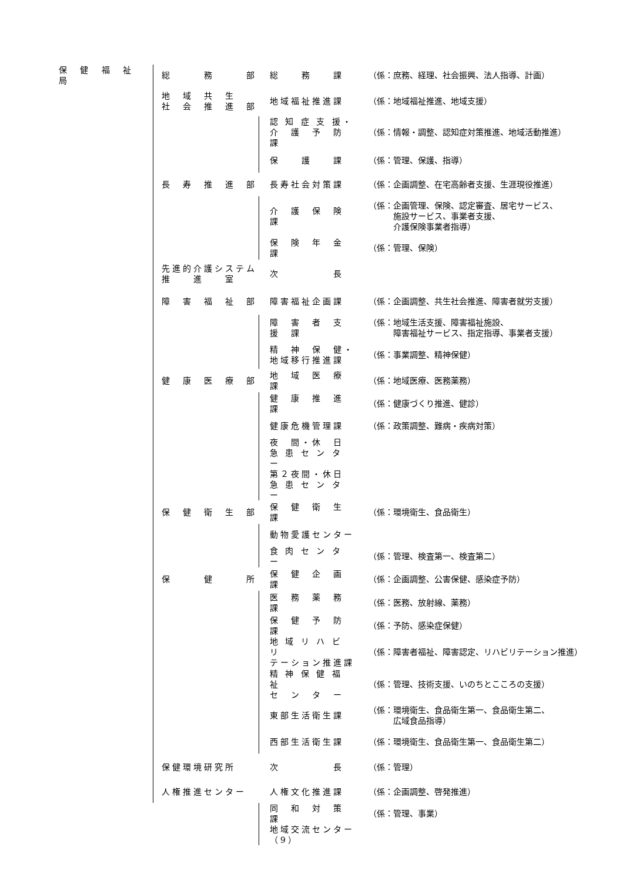| 保 健 福 祉 局 | 総 務 部 | 総 務 課 | （係：庶務、経理、社会振興、法人指導、計画） |
| | 地 域 共 生 社 会 推 進 部 | 地域福祉推進課 | （係：地域福祉推進、地域支援） |
| | | 認 知 症 支 援・ 介 護 予 防 課 | （係：情報・調整、認知症対策推進、地域活動推進） |
| | | 保 護 課 | （係：管理、保護、指導） |
| | 長 寿 推 進 部 | 長寿社会対策課 | （係：企画調整、在宅高齢者支援、生涯現役推進） |
| | | 介 護 保 険 課 | （係：企画管理、保険、認定審査、居宅サービス、 施設サービス、事業者支援、 介護保険事業者指導） |
| | | 保 険 年 金 課 | （係：管理、保険） |
| | 先進的介護システム 推 進 室 | 次 長 | |
| | 障 害 福 祉 部 | 障害福祉企画課 | （係：企画調整、共生社会推進、障害者就労支援） |
| | | 障 害 者 支 援 課 | （係：地域生活支援、障害福祉施設、 障害福祉サービス、指定指導、事業者支援） |
| | | 精 神 保 健・ 地域移行推進課 | （係：事業調整、精神保健） |
| | 健 康 医 療 部 | 地 域 医 療 課 | （係：地域医療、医務薬務） |
| | | 健 康 推 進 課 | （係：健康づくり推進、健診） |
| | | 健康危機管理課 | （係：政策調整、難病・疾病対策） |
| | | 夜 間・休 日 急 患 セ ン タ ー | |
| | | 第２夜間・休日 急 患 セ ン タ ー | |
| | 保 健 衛 生 部 | 保 健 衛 生 課 | （係：環境衛生、食品衛生） |
| | | 動物愛護センター | |
| | | 食 肉 セ ン タ ー | （係：管理、検査第一、検査第二） |
| | 保 健 所 | 保 健 企 画 課 | （係：企画調整、公害保健、感染症予防） |
| | | 医 務 薬 務 課 | （係：医務、放射線、薬務） |
| | | 保 健 予 防 課 | （係：予防、感染症保健） |
| | | 地 域 リ ハ ビ リ テーション推進課 | （係：障害者福祉、障害認定、リハビリテーション推進） |
| | | 精 神 保 健 福 祉 セ ン タ ー | （係：管理、技術支援、いのちとこころの支援） |
| | | 東部生活衛生課 | （係：環境衛生、食品衛生第一、食品衛生第二、 広域食品指導） |
| | | 西部生活衛生課 | （係：環境衛生、食品衛生第一、食品衛生第二） |
| | 保健環境研究所 | 次 長 | （係：管理） |
| | 人権推進センター | 人権文化推進課 | （係：企画調整、啓発推進） |
| | | 同 和 対 策 課 | （係：管理、事業） |
| | | 地域交流センター（9） | |